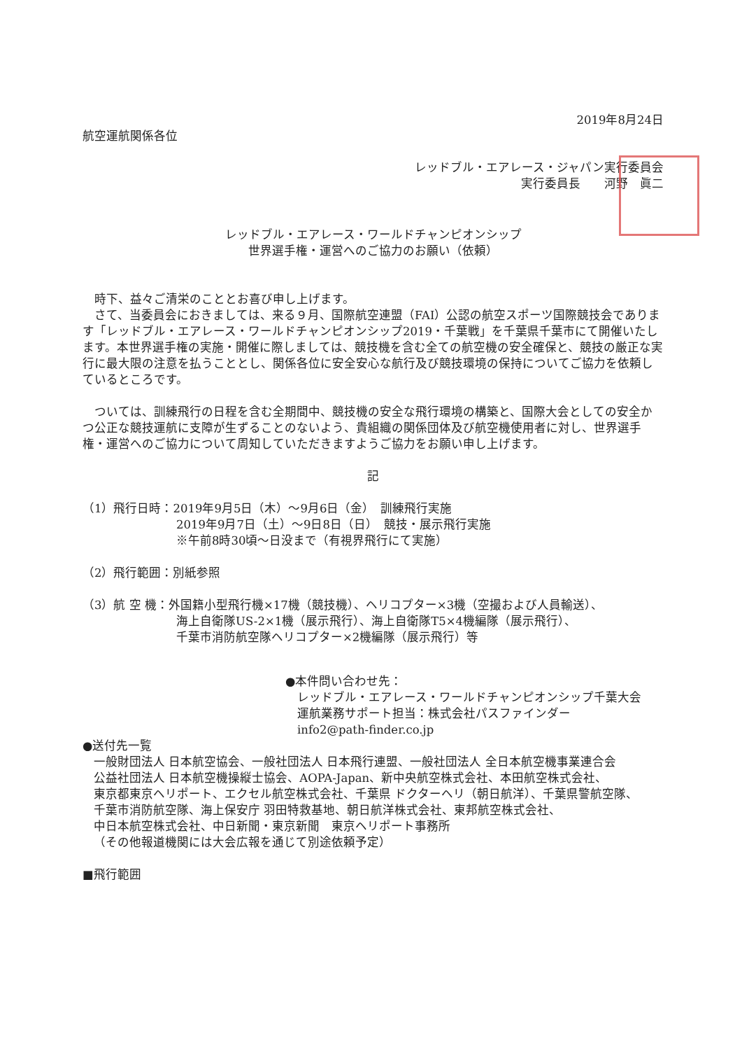2019年8月24日
航空運航関係各位
レッドブル・エアレース・ジャパン実行委員会
実行委員長　　河野　眞二
レッドブル・エアレース・ワールドチャンピオンシップ
世界選手権・運営へのご協力のお願い（依頼）
　時下、益々ご清栄のこととお喜び申し上げます。
　さて、当委員会におきましては、来る９月、国際航空連盟（FAI）公認の航空スポーツ国際競技会であります「レッドブル・エアレース・ワールドチャンピオンシップ2019・千葉戦」を千葉県千葉市にて開催いたします。本世界選手権の実施・開催に際しましては、競技機を含む全ての航空機の安全確保と、競技の厳正な実行に最大限の注意を払うこととし、関係各位に安全安心な航行及び競技環境の保持についてご協力を依頼しているところです。
　ついては、訓練飛行の日程を含む全期間中、競技機の安全な飛行環境の構築と、国際大会としての安全かつ公正な競技運航に支障が生ずることのないよう、貴組織の関係団体及び航空機使用者に対し、世界選手権・運営へのご協力について周知していただきますようご協力をお願い申し上げます。
記
（1）飛行日時：2019年9月5日（木）～9月6日（金）　訓練飛行実施
2019年9月7日（土）～9日8日（日）　競技・展示飛行実施
※午前8時30頃～日没まで（有視界飛行にて実施）
（2）飛行範囲：別紙参照
（3）航 空 機：外国籍小型飛行機×17機（競技機）、ヘリコプター×3機（空撮および人員輸送）、
海上自衛隊US-2×1機（展示飛行）、海上自衛隊T5×4機編隊（展示飛行）、
千葉市消防航空隊ヘリコプター×2機編隊（展示飛行）等
●本件問い合わせ先：
　レッドブル・エアレース・ワールドチャンピオンシップ千葉大会
　運航業務サポート担当：株式会社パスファインダー
　info2@path-finder.co.jp
●送付先一覧
一般財団法人 日本航空協会、一般社団法人 日本飛行連盟、一般社団法人 全日本航空機事業連合会
公益社団法人 日本航空機操縦士協会、AOPA-Japan、新中央航空株式会社、本田航空株式会社、
東京都東京ヘリポート、エクセル航空株式会社、千葉県 ドクターヘリ（朝日航洋）、千葉県警航空隊、
千葉市消防航空隊、海上保安庁 羽田特救基地、朝日航洋株式会社、東邦航空株式会社、
中日本航空株式会社、中日新聞・東京新聞　東京ヘリポート事務所
（その他報道機関には大会広報を通じて別途依頼予定）
■飛行範囲